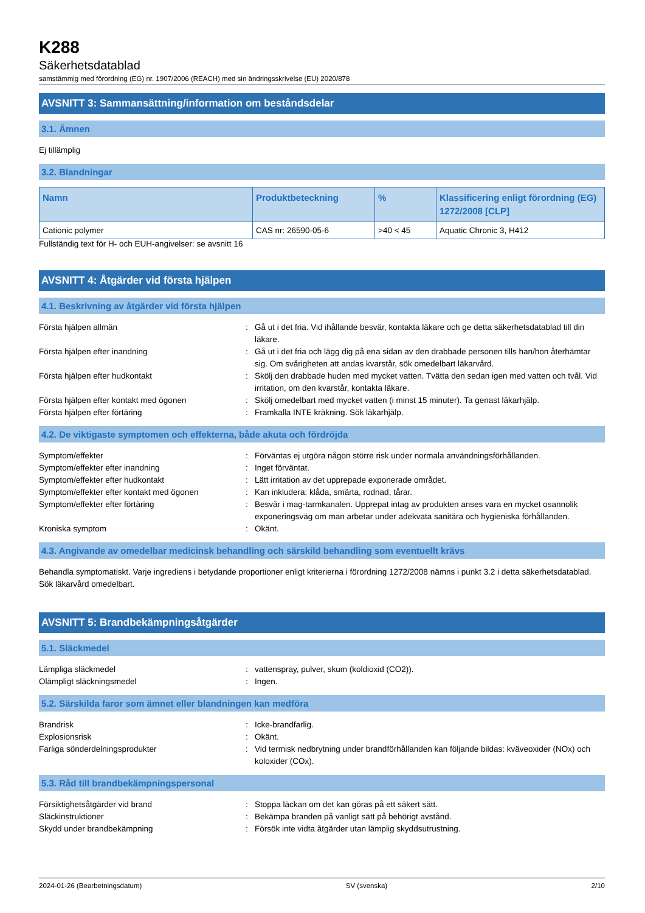K288
Säkerhetsdatablad
samstämmig med förordning (EG) nr. 1907/2006 (REACH) med sin ändringsskrivelse (EU) 2020/878
AVSNITT 3: Sammansättning/information om beståndsdelar
3.1. Ämnen
Ej tillämplig
3.2. Blandningar
| Namn | Produktbeteckning | % | Klassificering enligt förordning (EG) 1272/2008 [CLP] |
| --- | --- | --- | --- |
| Cationic polymer | CAS nr: 26590-05-6 | >40 < 45 | Aquatic Chronic 3, H412 |
Fullständig text för H- och EUH-angivelser: se avsnitt 16
AVSNITT 4: Åtgärder vid första hjälpen
4.1. Beskrivning av åtgärder vid första hjälpen
Första hjälpen allmän
:
Gå ut i det fria. Vid ihållande besvär, kontakta läkare och ge detta säkerhetsdatablad till din läkare.
Första hjälpen efter inandning
:
Gå ut i det fria och lägg dig på ena sidan av den drabbade personen tills han/hon återhämtar sig. Om svårigheten att andas kvarstår, sök omedelbart läkarvård.
Första hjälpen efter hudkontakt
:
Skölj den drabbade huden med mycket vatten. Tvätta den sedan igen med vatten och tvål. Vid irritation, om den kvarstår, kontakta läkare.
Första hjälpen efter kontakt med ögonen
:
Skölj omedelbart med mycket vatten (i minst 15 minuter). Ta genast läkarhjälp.
Första hjälpen efter förtäring
:
Framkalla INTE kräkning. Sök läkarhjälp.
4.2. De viktigaste symptomen och effekterna, både akuta och fördröjda
Symptom/effekter
:
Förväntas ej utgöra någon större risk under normala användningsförhållanden.
Symptom/effekter efter inandning
:
Inget förväntat.
Symptom/effekter efter hudkontakt
:
Lätt irritation av det upprepade exponerade området.
Symptom/effekter efter kontakt med ögonen
:
Kan inkludera: klåda, smärta, rodnad, tårar.
Symptom/effekter efter förtäring
:
Besvär i mag-tarmkanalen. Upprepat intag av produkten anses vara en mycket osannolik exponeringsväg om man arbetar under adekvata sanitära och hygieniska förhållanden.
Kroniska symptom
:
Okänt.
4.3. Angivande av omedelbar medicinsk behandling och särskild behandling som eventuellt krävs
Behandla symptomatiskt. Varje ingrediens i betydande proportioner enligt kriterierna i förordning 1272/2008 nämns i punkt 3.2 i detta säkerhetsdatablad. Sök läkarvård omedelbart.
AVSNITT 5: Brandbekämpningsåtgärder
5.1. Släckmedel
Lämpliga släckmedel
:
vattenspray, pulver, skum (koldioxid (CO2)).
Olämpligt släckningsmedel
:
Ingen.
5.2. Särskilda faror som ämnet eller blandningen kan medföra
Brandrisk
:
Icke-brandfarlig.
Explosionsrisk
:
Okänt.
Farliga sönderdelningsprodukter
:
Vid termisk nedbrytning under brandförhållanden kan följande bildas: kväveoxider (NOx) och koloxider (COx).
5.3. Råd till brandbekämpningspersonal
Försiktighetsåtgärder vid brand
:
Stoppa läckan om det kan göras på ett säkert sätt.
Släckinstruktioner
:
Bekämpa branden på vanligt sätt på behörigt avstånd.
Skydd under brandbekämpning
:
Försök inte vidta åtgärder utan lämplig skyddsutrustning.
2024-01-26 (Bearbetningsdatum) SV (svenska) 2/10